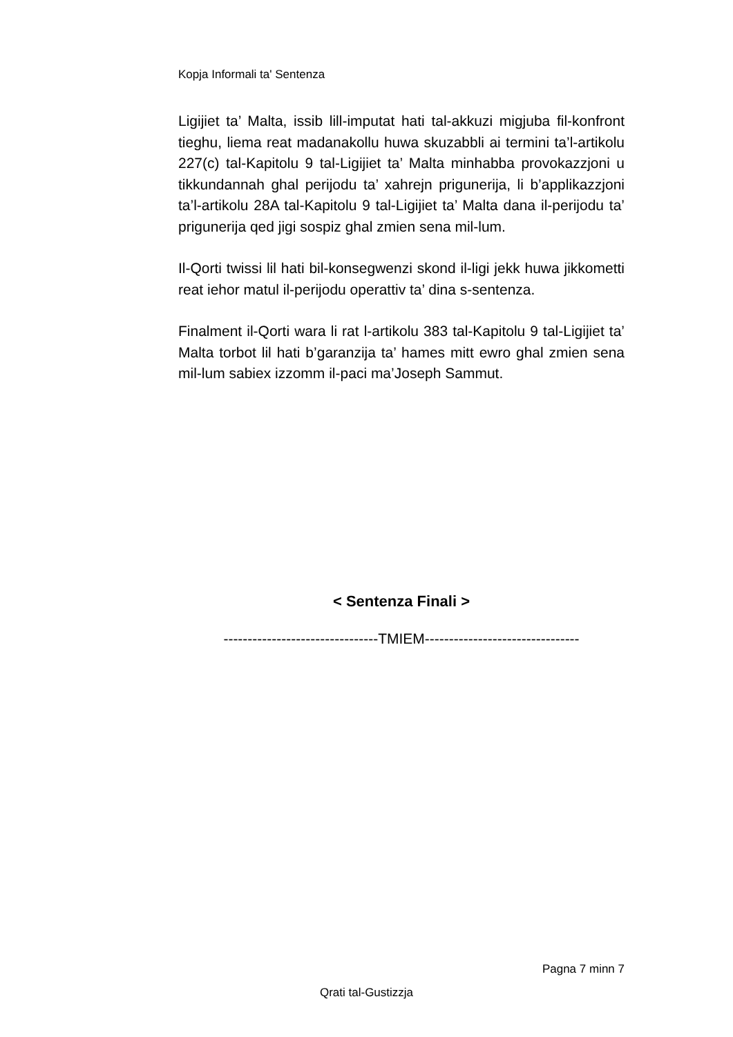Kopja Informali ta' Sentenza
Ligijiet ta’ Malta, issib lill-imputat hati tal-akkuzi migjuba fil-konfront tieghu, liema reat madanakollu huwa skuzabbli ai termini ta’l-artikolu 227(c) tal-Kapitolu 9 tal-Ligijiet ta’ Malta minhabba provokazzjoni u tikkundannah ghal perijodu ta’ xahrejn prigunerija, li b’applikazzjoni ta’l-artikolu 28A tal-Kapitolu 9 tal-Ligijiet ta’ Malta dana il-perijodu ta’ prigunerija qed jigi sospiz ghal zmien sena mil-lum.
Il-Qorti twissi lil hati bil-konsegwenzi skond il-ligi jekk huwa jikkometti reat iehor matul il-perijodu operattiv ta’ dina s-sentenza.
Finalment il-Qorti wara li rat l-artikolu 383 tal-Kapitolu 9 tal-Ligijiet ta’ Malta torbot lil hati b’garanzija ta’ hames mitt ewro ghal zmien sena mil-lum sabiex izzomm il-paci ma’Joseph Sammut.
< Sentenza Finali >
--------------------------------TMIEM--------------------------------
Pagna 7 minn 7
Qrati tal-Gustizzja